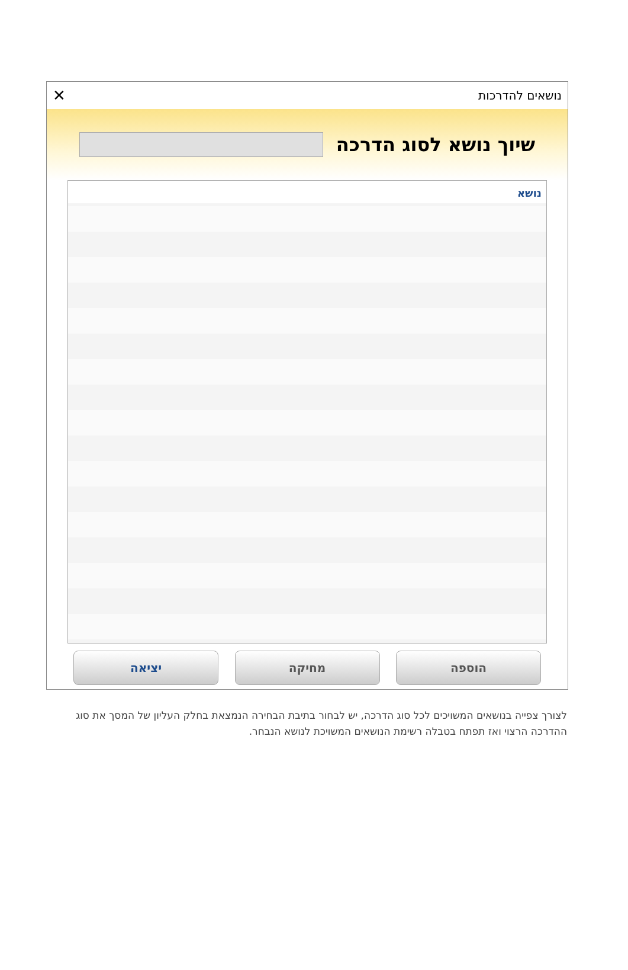נושאים להדרכות ✕
שיוך נושא לסוג הדרכה
נושא
הוספה מחיקה יציאה
לצורך צפייה בנושאים המשויכים לכל סוג הדרכה, יש לבחור בתיבת הבחירה הנמצאת בחלק העליון של המסך את סוג ההדרכה הרצוי ואז תפתח בטבלה רשימת הנושאים המשויכת לנושא הנבחר.